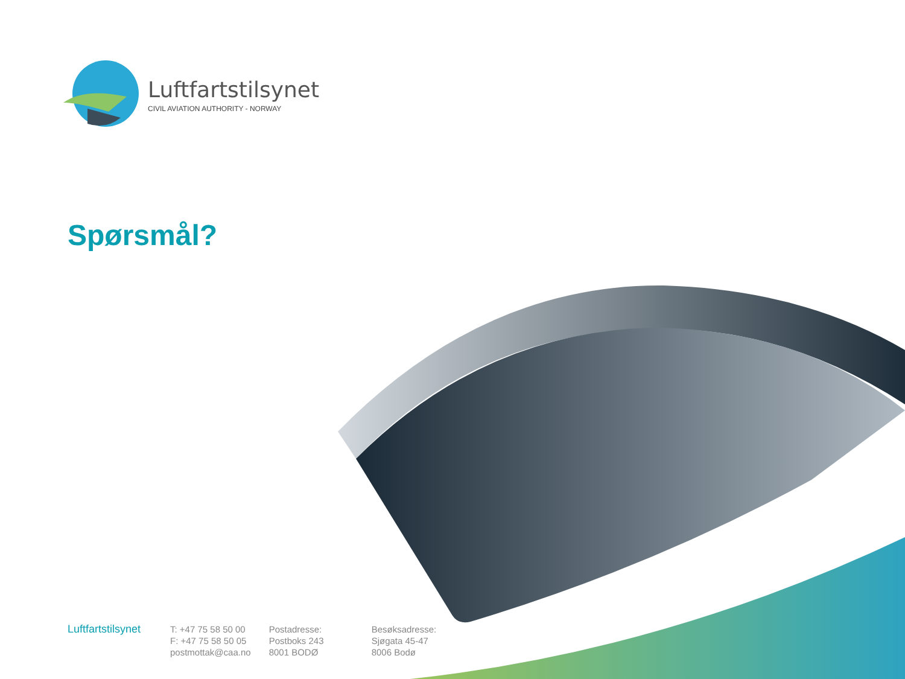Luftfartstilsynet
CIVIL AVIATION AUTHORITY - NORWAY
Spørsmål?
Luftfartstilsynet
T: +47 75 58 50 00
F: +47 75 58 50 05
postmottak@caa.no
Postadresse:
Postboks 243
8001 BODØ
Besøksadresse:
Sjøgata 45-47
8006 Bodø